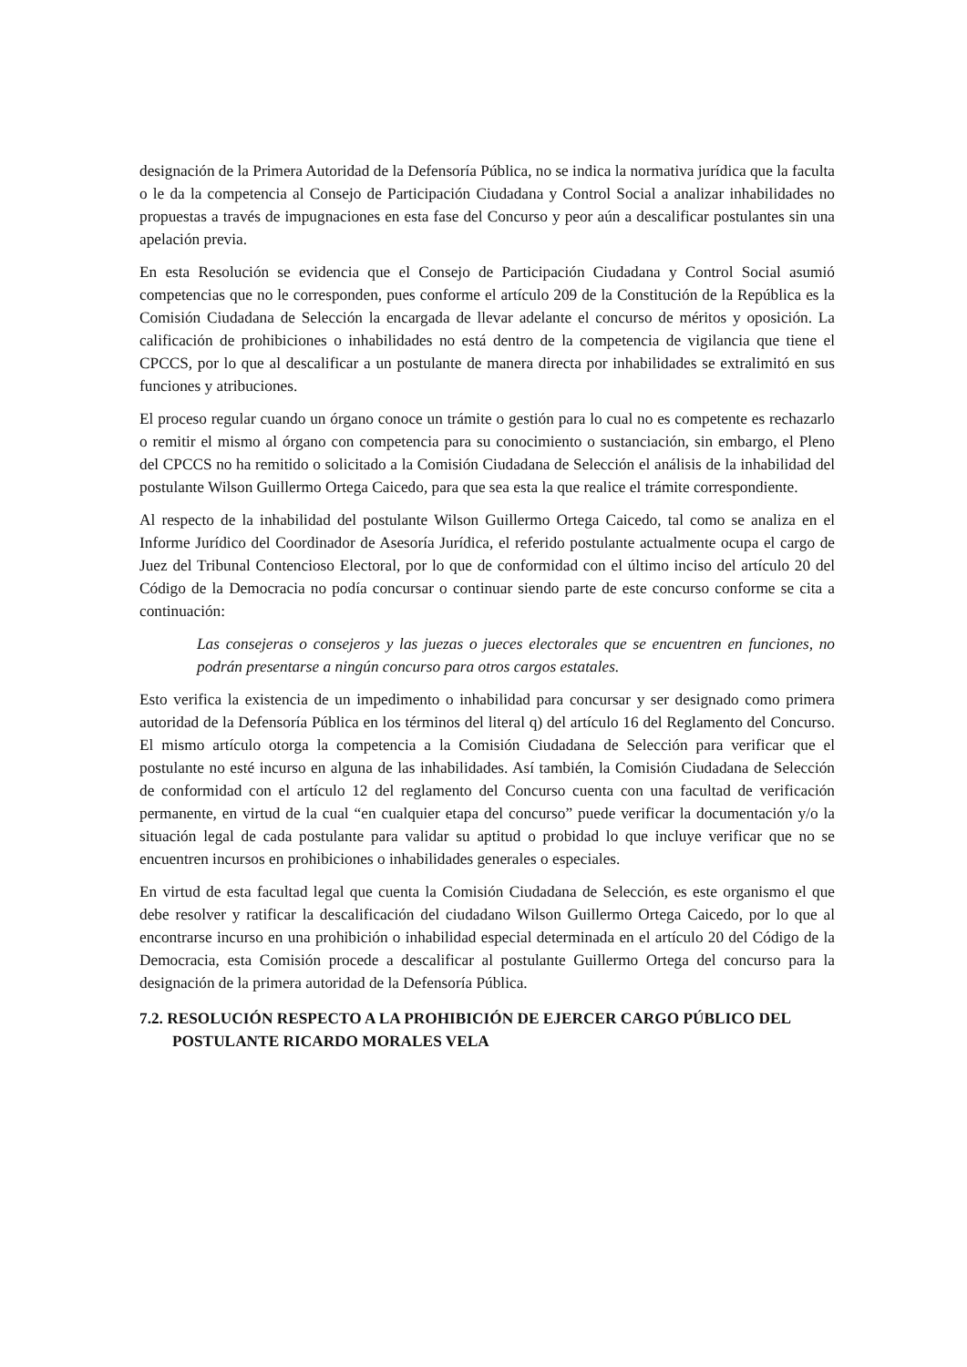designación de la Primera Autoridad de la Defensoría Pública, no se indica la normativa jurídica que la faculta o le da la competencia al Consejo de Participación Ciudadana y Control Social a analizar inhabilidades no propuestas a través de impugnaciones en esta fase del Concurso y peor aún a descalificar postulantes sin una apelación previa.
En esta Resolución se evidencia que el Consejo de Participación Ciudadana y Control Social asumió competencias que no le corresponden, pues conforme el artículo 209 de la Constitución de la República es la Comisión Ciudadana de Selección la encargada de llevar adelante el concurso de méritos y oposición. La calificación de prohibiciones o inhabilidades no está dentro de la competencia de vigilancia que tiene el CPCCS, por lo que al descalificar a un postulante de manera directa por inhabilidades se extralimitó en sus funciones y atribuciones.
El proceso regular cuando un órgano conoce un trámite o gestión para lo cual no es competente es rechazarlo o remitir el mismo al órgano con competencia para su conocimiento o sustanciación, sin embargo, el Pleno del CPCCS no ha remitido o solicitado a la Comisión Ciudadana de Selección el análisis de la inhabilidad del postulante Wilson Guillermo Ortega Caicedo, para que sea esta la que realice el trámite correspondiente.
Al respecto de la inhabilidad del postulante Wilson Guillermo Ortega Caicedo, tal como se analiza en el Informe Jurídico del Coordinador de Asesoría Jurídica, el referido postulante actualmente ocupa el cargo de Juez del Tribunal Contencioso Electoral, por lo que de conformidad con el último inciso del artículo 20 del Código de la Democracia no podía concursar o continuar siendo parte de este concurso conforme se cita a continuación:
Las consejeras o consejeros y las juezas o jueces electorales que se encuentren en funciones, no podrán presentarse a ningún concurso para otros cargos estatales.
Esto verifica la existencia de un impedimento o inhabilidad para concursar y ser designado como primera autoridad de la Defensoría Pública en los términos del literal q) del artículo 16 del Reglamento del Concurso. El mismo artículo otorga la competencia a la Comisión Ciudadana de Selección para verificar que el postulante no esté incurso en alguna de las inhabilidades. Así también, la Comisión Ciudadana de Selección de conformidad con el artículo 12 del reglamento del Concurso cuenta con una facultad de verificación permanente, en virtud de la cual “en cualquier etapa del concurso” puede verificar la documentación y/o la situación legal de cada postulante para validar su aptitud o probidad lo que incluye verificar que no se encuentren incursos en prohibiciones o inhabilidades generales o especiales.
En virtud de esta facultad legal que cuenta la Comisión Ciudadana de Selección, es este organismo el que debe resolver y ratificar la descalificación del ciudadano Wilson Guillermo Ortega Caicedo, por lo que al encontrarse incurso en una prohibición o inhabilidad especial determinada en el artículo 20 del Código de la Democracia, esta Comisión procede a descalificar al postulante Guillermo Ortega del concurso para la designación de la primera autoridad de la Defensoría Pública.
7.2. RESOLUCIÓN RESPECTO A LA PROHIBICIÓN DE EJERCER CARGO PÚBLICO DEL POSTULANTE RICARDO MORALES VELA